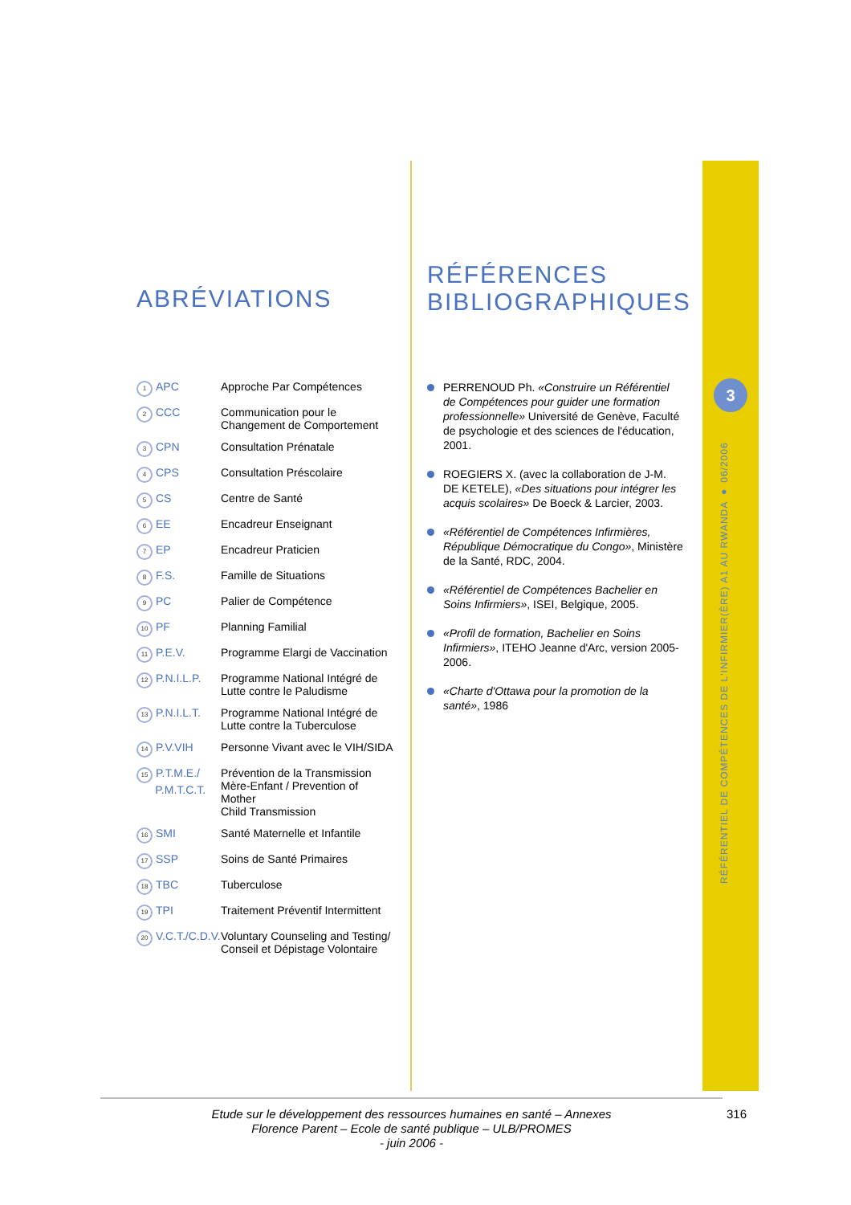3
RÉFÉRENTIEL DE COMPÉTENCES DE L'INFIRMIER(ÈRE) A1 AU RWANDA ● 06/2006
ABRÉVIATIONS
| 1 APC | Approche Par Compétences |
| 2 CCC | Communication pour le Changement de Comportement |
| 3 CPN | Consultation Prénatale |
| 4 CPS | Consultation Préscolaire |
| 5 CS | Centre de Santé |
| 6 EE | Encadreur Enseignant |
| 7 EP | Encadreur Praticien |
| 8 F.S. | Famille de Situations |
| 9 PC | Palier de Compétence |
| 10 PF | Planning Familial |
| 11 P.E.V. | Programme Elargi de Vaccination |
| 12 P.N.I.L.P. | Programme National Intégré de Lutte contre le Paludisme |
| 13 P.N.I.L.T. | Programme National Intégré de Lutte contre la Tuberculose |
| 14 P.V.VIH | Personne Vivant avec le VIH/SIDA |
| 15 P.T.M.E./ P.M.T.C.T. | Prévention de la Transmission Mère-Enfant / Prevention of Mother Child Transmission |
| 16 SMI | Santé Maternelle et Infantile |
| 17 SSP | Soins de Santé Primaires |
| 18 TBC | Tuberculose |
| 19 TPI | Traitement Préventif Intermittent |
| 20 V.C.T./C.D.V. | Voluntary Counseling and Testing/ Conseil et Dépistage Volontaire |
RÉFÉRENCES
BIBLIOGRAPHIQUES
PERRENOUD Ph. «Construire un Référentiel de Compétences pour guider une formation professionnelle» Université de Genève, Faculté de psychologie et des sciences de l'éducation, 2001.
ROEGIERS X. (avec la collaboration de J-M. DE KETELE), «Des situations pour intégrer les acquis scolaires» De Boeck & Larcier, 2003.
«Référentiel de Compétences Infirmières, République Démocratique du Congo», Ministère de la Santé, RDC, 2004.
«Référentiel de Compétences Bachelier en Soins Infirmiers», ISEI, Belgique, 2005.
«Profil de formation, Bachelier en Soins Infirmiers», ITEHO Jeanne d'Arc, version 2005-2006.
«Charte d'Ottawa pour la promotion de la santé», 1986
Etude sur le développement des ressources humaines en santé – Annexes
Florence Parent – Ecole de santé publique – ULB/PROMES
- juin 2006 -
316